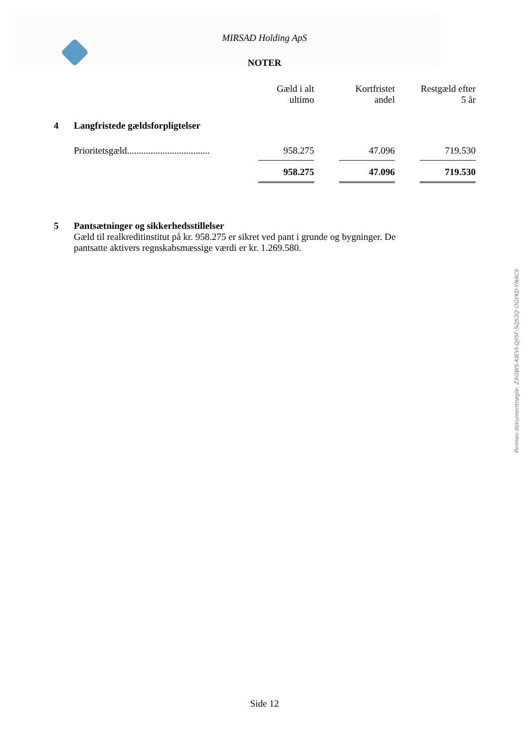MIRSAD Holding ApS
NOTER
| | | Gæld i alt ultimo | | Kortfristet andel | | Restgæld efter 5 år |
| 4 | Langfristede gældsforpligtelser | | | | | |
| | Prioritetsgæld................................... | 958.275 | | 47.096 | | 719.530 |
| | | 958.275 | | 47.096 | | 719.530 |
5 Pantsætninger og sikkerhedsstillelser
Gæld til realkreditinstitut på kr. 958.275 er sikret ved pant i grunde og bygninger. De
pantsatte aktivers regnskabsmæssige værdi er kr. 1.269.580.
Penneo dokumentnøgle: ZXGWS-KIEVI-QJI5F-SQS3Q-OGYKD-YNACS
Side 12